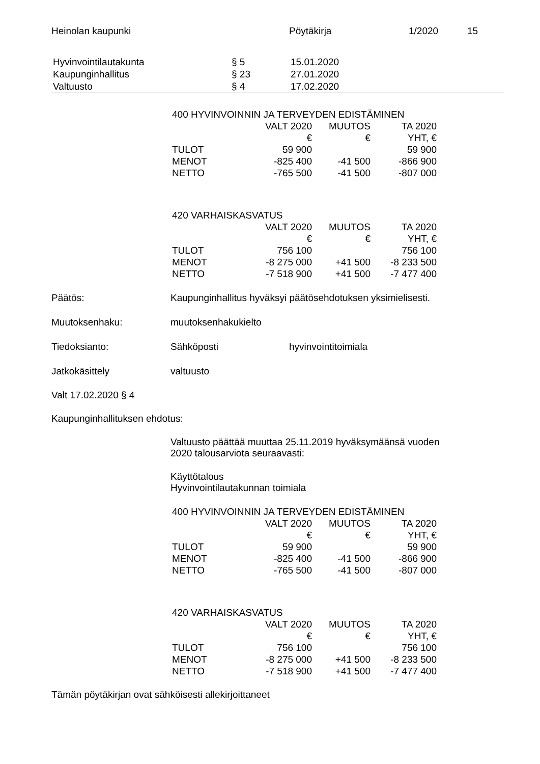Heinolan kaupunki Pöytäkirja 1/2020 15
| Hyvinvointilautakunta | § 5 | 15.01.2020 |
| Kaupunginhallitus | § 23 | 27.01.2020 |
| Valtuusto | § 4 | 17.02.2020 |
| 400 HYVINVOINNIN JA TERVEYDEN EDISTÄMINEN | | | |
| | VALT 2020 | MUUTOS | TA 2020 |
| | € | € | YHT, € |
| TULOT | 59 900 | | 59 900 |
| MENOT | -825 400 | -41 500 | -866 900 |
| NETTO | -765 500 | -41 500 | -807 000 |
| 420 VARHAISKASVATUS | | | |
| | VALT 2020 | MUUTOS | TA 2020 |
| | € | € | YHT, € |
| TULOT | 756 100 | | 756 100 |
| MENOT | -8 275 000 | +41 500 | -8 233 500 |
| NETTO | -7 518 900 | +41 500 | -7 477 400 |
Päätös: Kaupunginhallitus hyväksyi päätösehdotuksen yksimielisesti.
Muutoksenhaku: muutoksenhakukielto
Tiedoksianto: Sähköposti hyvinvointitoimiala
Jatkokäsittely valtuusto
Valt 17.02.2020 § 4
Kaupunginhallituksen ehdotus:
Valtuusto päättää muuttaa 25.11.2019 hyväksymäänsä vuoden
2020 talousarviota seuraavasti:
Käyttötalous
Hyvinvointilautakunnan toimiala
| 400 HYVINVOINNIN JA TERVEYDEN EDISTÄMINEN | | | |
| | VALT 2020 | MUUTOS | TA 2020 |
| | € | € | YHT, € |
| TULOT | 59 900 | | 59 900 |
| MENOT | -825 400 | -41 500 | -866 900 |
| NETTO | -765 500 | -41 500 | -807 000 |
| 420 VARHAISKASVATUS | | | |
| | VALT 2020 | MUUTOS | TA 2020 |
| | € | € | YHT, € |
| TULOT | 756 100 | | 756 100 |
| MENOT | -8 275 000 | +41 500 | -8 233 500 |
| NETTO | -7 518 900 | +41 500 | -7 477 400 |
Tämän pöytäkirjan ovat sähköisesti allekirjoittaneet